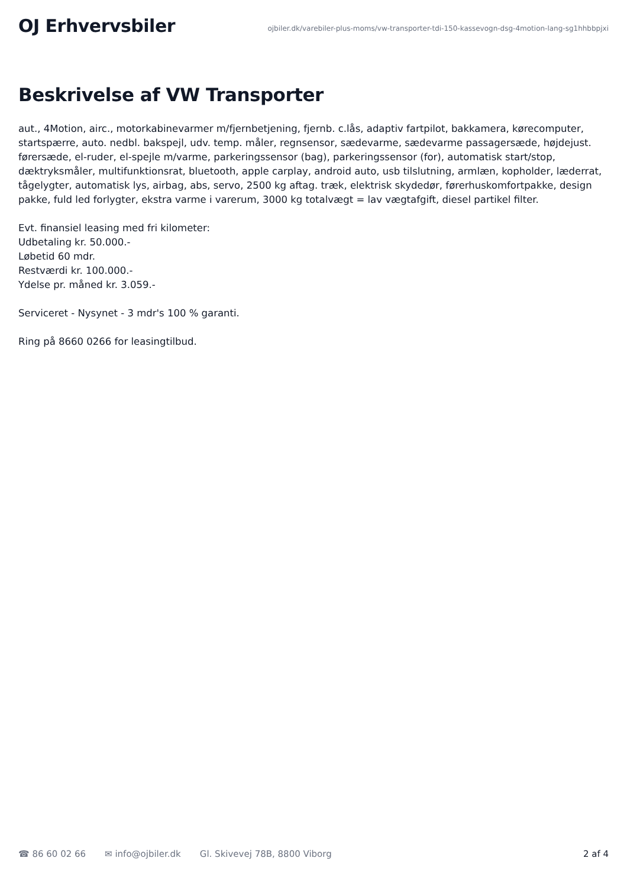OJ Erhvervsbiler
ojbiler.dk/varebiler-plus-moms/vw-transporter-tdi-150-kassevogn-dsg-4motion-lang-sg1hhbbpjxi
Beskrivelse af VW Transporter
aut., 4Motion, airc., motorkabinevarmer m/fjernbetjening, fjernb. c.lås, adaptiv fartpilot, bakkamera, kørecomputer, startspærre, auto. nedbl. bakspejl, udv. temp. måler, regnsensor, sædevarme, sædevarme passagersæde, højdejust. førersæde, el-ruder, el-spejle m/varme, parkeringssensor (bag), parkeringssensor (for), automatisk start/stop, dæktryksmåler, multifunktionsrat, bluetooth, apple carplay, android auto, usb tilslutning, armlæn, kopholder, læderrat, tågelygter, automatisk lys, airbag, abs, servo, 2500 kg aftag. træk, elektrisk skydedør, førerhuskomfortpakke, design pakke, fuld led forlygter, ekstra varme i varerum, 3000 kg totalvægt = lav vægtafgift, diesel partikel filter.
Evt. finansiel leasing med fri kilometer:
Udbetaling kr. 50.000.-
Løbetid 60 mdr.
Restværdi kr. 100.000.-
Ydelse pr. måned kr. 3.059.-
Serviceret - Nysynet - 3 mdr's 100 % garanti.
Ring på 8660 0266 for leasingtilbud.
☎ 86 60 02 66 ✉ info@ojbiler.dk Gl. Skivevej 78B, 8800 Viborg 2 af 4